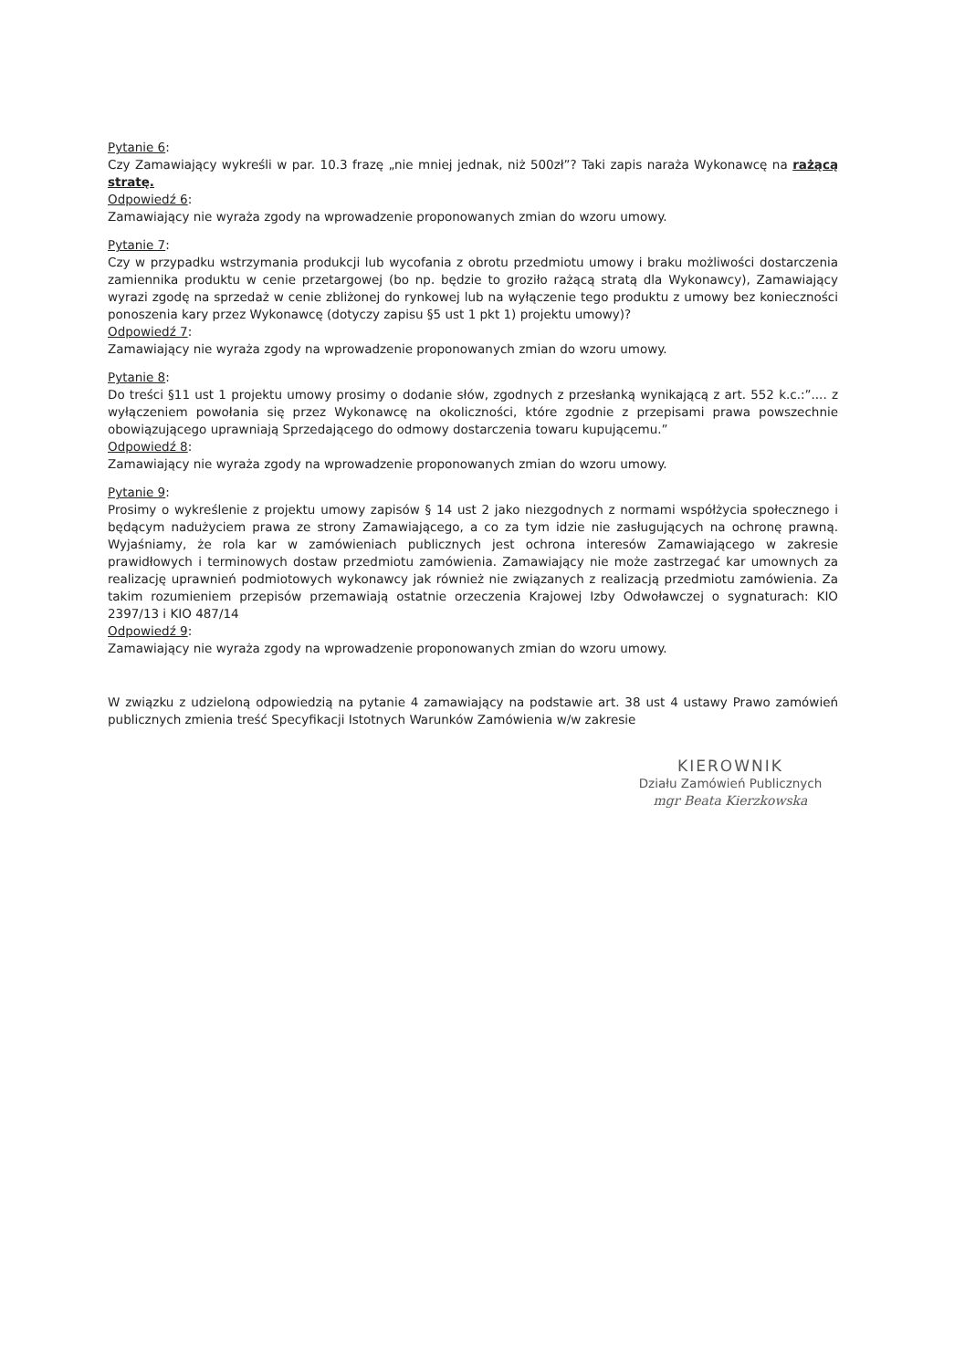Pytanie 6:
Czy Zamawiający wykreśli w par. 10.3 frazę „nie mniej jednak, niż 500zł”? Taki zapis naraża Wykonawcę na rażącą stratę.
Odpowiedź 6:
Zamawiający nie wyraża zgody na wprowadzenie proponowanych zmian do wzoru umowy.
Pytanie 7:
Czy w przypadku wstrzymania produkcji lub wycofania z obrotu przedmiotu umowy i braku możliwości dostarczenia zamiennika produktu w cenie przetargowej (bo np. będzie to groziło rażącą stratą dla Wykonawcy), Zamawiający wyrazi zgodę na sprzedaż w cenie zbliżonej do rynkowej lub na wyłączenie tego produktu z umowy bez konieczności ponoszenia kary przez Wykonawcę (dotyczy zapisu §5 ust 1 pkt 1) projektu umowy)?
Odpowiedź 7:
Zamawiający nie wyraża zgody na wprowadzenie proponowanych zmian do wzoru umowy.
Pytanie 8:
Do treści §11 ust 1 projektu umowy prosimy o dodanie słów, zgodnych z przesłanką wynikającą z art. 552 k.c.:”.... z wyłączeniem powołania się przez Wykonawcę na okoliczności, które zgodnie z przepisami prawa powszechnie obowiązującego uprawniają Sprzedającego do odmowy dostarczenia towaru kupującemu.”
Odpowiedź 8:
Zamawiający nie wyraża zgody na wprowadzenie proponowanych zmian do wzoru umowy.
Pytanie 9:
Prosimy o wykreślenie z projektu umowy zapisów § 14 ust 2 jako niezgodnych z normami współżycia społecznego i będącym nadużyciem prawa ze strony Zamawiającego, a co za tym idzie nie zasługujących na ochronę prawną. Wyjaśniamy, że rola kar w zamówieniach publicznych jest ochrona interesów Zamawiającego w zakresie prawidłowych i terminowych dostaw przedmiotu zamówienia. Zamawiający nie może zastrzegać kar umownych za realizację uprawnień podmiotowych wykonawcy jak również nie związanych z realizacją przedmiotu zamówienia. Za takim rozumieniem przepisów przemawiają ostatnie orzeczenia Krajowej Izby Odwoławczej o sygnaturach: KIO 2397/13 i KIO 487/14
Odpowiedź 9:
Zamawiający nie wyraża zgody na wprowadzenie proponowanych zmian do wzoru umowy.
W związku z udzieloną odpowiedzią na pytanie 4 zamawiający na podstawie art. 38 ust 4 ustawy Prawo zamówień publicznych zmienia treść Specyfikacji Istotnych Warunków Zamówienia w/w zakresie
KIEROWNIK
Działu Zamówień Publicznych
mgr Beata Kierzkowska